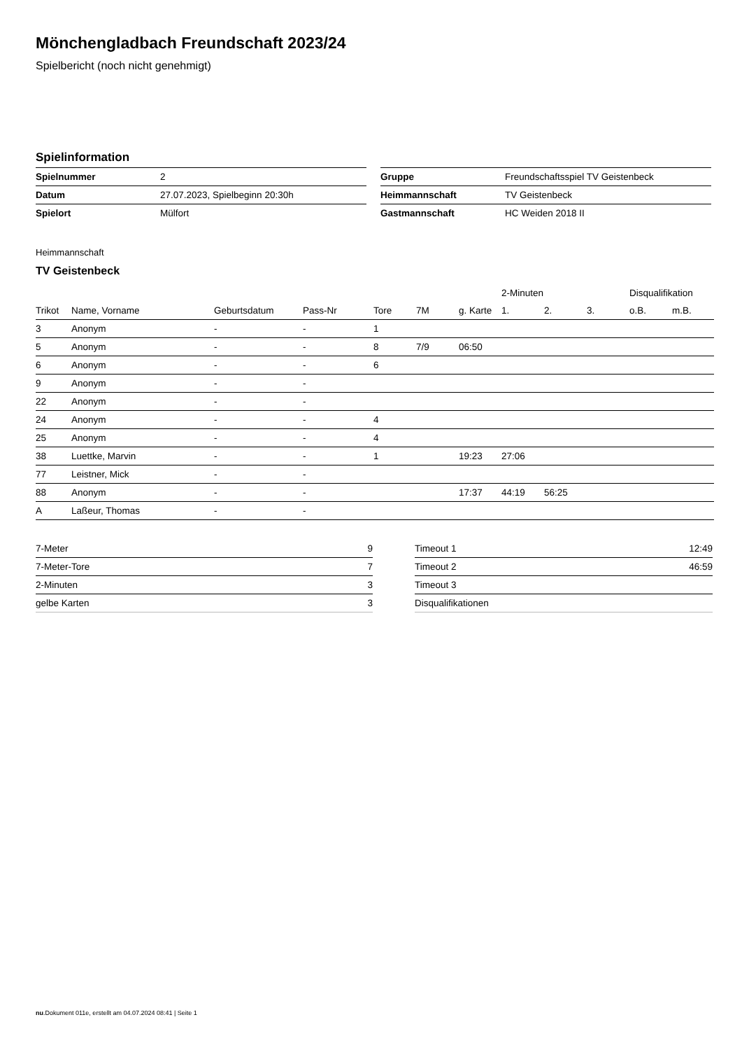Mönchengladbach Freundschaft 2023/24
Spielbericht (noch nicht genehmigt)
Spielinformation
| Spielnummer | 2 |
| Datum | 27.07.2023, Spielbeginn 20:30h |
| Spielort | Mülfort |
| Gruppe | Freundschaftsspiel TV Geistenbeck |
| Heimmannschaft | TV Geistenbeck |
| Gastmannschaft | HC Weiden 2018 II |
Heimmannschaft
TV Geistenbeck
| | | | | | | | 2-Minuten | | | Disqualifikation | |
| --- | --- | --- | --- | --- | --- | --- | --- | --- | --- | --- | --- |
| Trikot | Name, Vorname | Geburtsdatum | Pass-Nr | Tore | 7M | g. Karte | 1. | 2. | 3. | o.B. | m.B. |
| 3 | Anonym | - | - | 1 | | | | | | | |
| 5 | Anonym | - | - | 8 | 7/9 | 06:50 | | | | | |
| 6 | Anonym | - | - | 6 | | | | | | | |
| 9 | Anonym | - | - | | | | | | | | |
| 22 | Anonym | - | - | | | | | | | | |
| 24 | Anonym | - | - | 4 | | | | | | | |
| 25 | Anonym | - | - | 4 | | | | | | | |
| 38 | Luettke, Marvin | - | - | 1 | | 19:23 | 27:06 | | | | |
| 77 | Leistner, Mick | - | - | | | | | | | | |
| 88 | Anonym | - | - | | | 17:37 | 44:19 | 56:25 | | | |
| A | Laßeur, Thomas | - | - | | | | | | | | |
| 7-Meter | 9 |
| 7-Meter-Tore | 7 |
| 2-Minuten | 3 |
| gelbe Karten | 3 |
| Timeout 1 | 12:49 |
| Timeout 2 | 46:59 |
| Timeout 3 | |
| Disqualifikationen | |
nu.Dokument 011e, erstellt am 04.07.2024 08:41 | Seite 1